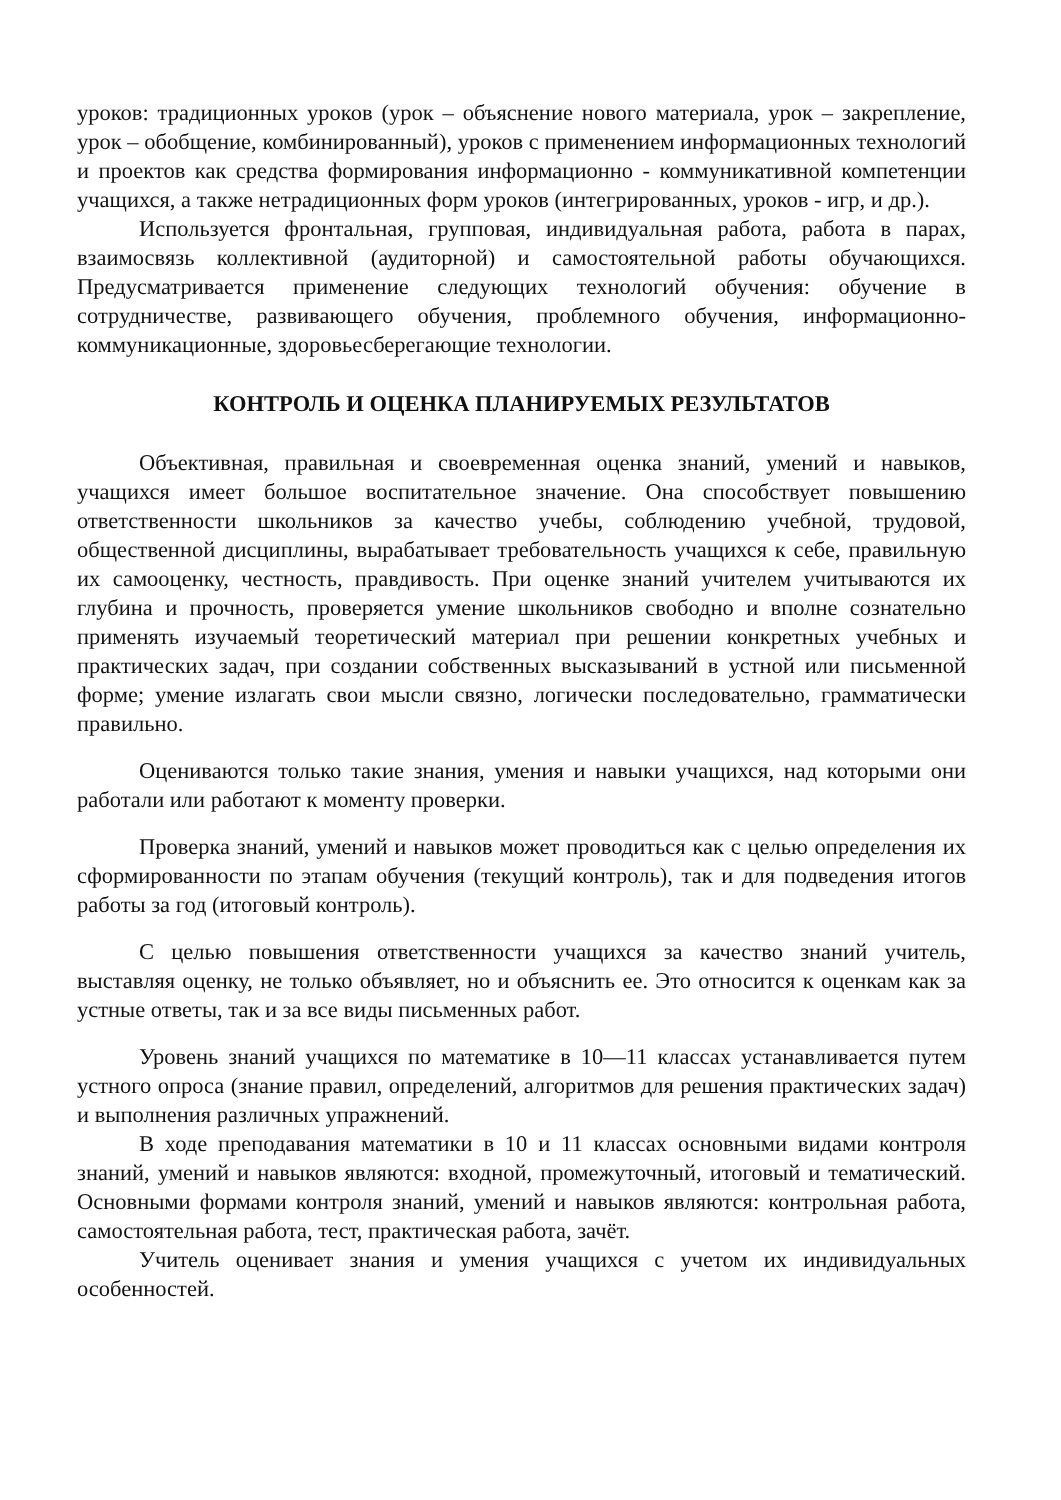уроков: традиционных уроков (урок – объяснение нового материала, урок – закрепление, урок – обобщение, комбинированный), уроков с применением информационных технологий и проектов как средства формирования информационно - коммуникативной компетенции учащихся, а также нетрадиционных форм уроков (интегрированных, уроков - игр, и др.).
Используется фронтальная, групповая, индивидуальная работа, работа в парах, взаимосвязь коллективной (аудиторной) и самостоятельной работы обучающихся. Предусматривается применение следующих технологий обучения: обучение в сотрудничестве, развивающего обучения, проблемного обучения, информационно-коммуникационные, здоровьесберегающие технологии.
КОНТРОЛЬ И ОЦЕНКА ПЛАНИРУЕМЫХ РЕЗУЛЬТАТОВ
Объективная, правильная и своевременная оценка знаний, умений и навыков, учащихся имеет большое воспитательное значение. Она способствует повышению ответственности школьников за качество учебы, соблюдению учебной, трудовой, общественной дисциплины, вырабатывает требовательность учащихся к себе, правильную их самооценку, честность, правдивость. При оценке знаний учителем учитываются их глубина и прочность, проверяется умение школьников свободно и вполне сознательно применять изучаемый теоретический материал при решении конкретных учебных и практических задач, при создании собственных высказываний в устной или письменной форме; умение излагать свои мысли связно, логически последовательно, грамматически правильно.
Оцениваются только такие знания, умения и навыки учащихся, над которыми они работали или работают к моменту проверки.
Проверка знаний, умений и навыков может проводиться как с целью определения их сформированности по этапам обучения (текущий контроль), так и для подведения итогов работы за год (итоговый контроль).
С целью повышения ответственности учащихся за качество знаний учитель, выставляя оценку, не только объявляет, но и объяснить ее. Это относится к оценкам как за устные ответы, так и за все виды письменных работ.
Уровень знаний учащихся по математике в 10—11 классах устанавливается путем устного опроса (знание правил, определений, алгоритмов для решения практических задач) и выполнения различных упражнений.
В ходе преподавания математики в 10 и 11 классах основными видами контроля знаний, умений и навыков являются: входной, промежуточный, итоговый и тематический. Основными формами контроля знаний, умений и навыков являются: контрольная работа, самостоятельная работа, тест, практическая работа, зачёт.
Учитель оценивает знания и умения учащихся с учетом их индивидуальных особенностей.